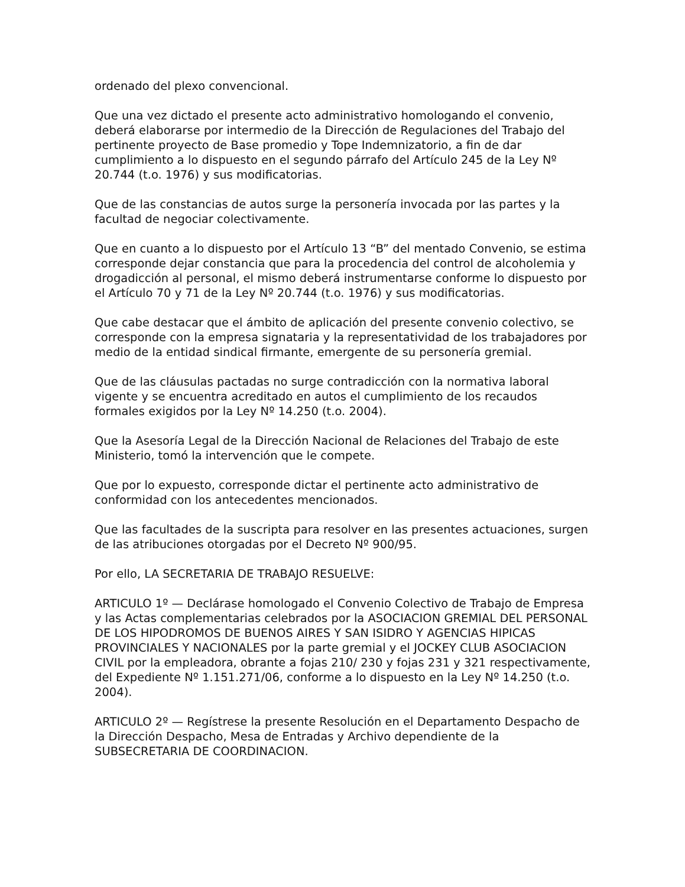ordenado del plexo convencional.
Que una vez dictado el presente acto administrativo homologando el convenio, deberá elaborarse por intermedio de la Dirección de Regulaciones del Trabajo del pertinente proyecto de Base promedio y Tope Indemnizatorio, a fin de dar cumplimiento a lo dispuesto en el segundo párrafo del Artículo 245 de la Ley Nº 20.744 (t.o. 1976) y sus modificatorias.
Que de las constancias de autos surge la personería invocada por las partes y la facultad de negociar colectivamente.
Que en cuanto a lo dispuesto por el Artículo 13 “B” del mentado Convenio, se estima corresponde dejar constancia que para la procedencia del control de alcoholemia y drogadicción al personal, el mismo deberá instrumentarse conforme lo dispuesto por el Artículo 70 y 71 de la Ley Nº 20.744 (t.o. 1976) y sus modificatorias.
Que cabe destacar que el ámbito de aplicación del presente convenio colectivo, se corresponde con la empresa signataria y la representatividad de los trabajadores por medio de la entidad sindical firmante, emergente de su personería gremial.
Que de las cláusulas pactadas no surge contradicción con la normativa laboral vigente y se encuentra acreditado en autos el cumplimiento de los recaudos formales exigidos por la Ley Nº 14.250 (t.o. 2004).
Que la Asesoría Legal de la Dirección Nacional de Relaciones del Trabajo de este Ministerio, tomó la intervención que le compete.
Que por lo expuesto, corresponde dictar el pertinente acto administrativo de conformidad con los antecedentes mencionados.
Que las facultades de la suscripta para resolver en las presentes actuaciones, surgen de las atribuciones otorgadas por el Decreto Nº 900/95.
Por ello, LA SECRETARIA DE TRABAJO RESUELVE:
ARTICULO 1º — Declárase homologado el Convenio Colectivo de Trabajo de Empresa y las Actas complementarias celebrados por la ASOCIACION GREMIAL DEL PERSONAL DE LOS HIPODROMOS DE BUENOS AIRES Y SAN ISIDRO Y AGENCIAS HIPICAS PROVINCIALES Y NACIONALES por la parte gremial y el JOCKEY CLUB ASOCIACION CIVIL por la empleadora, obrante a fojas 210/ 230 y fojas 231 y 321 respectivamente, del Expediente Nº 1.151.271/06, conforme a lo dispuesto en la Ley Nº 14.250 (t.o. 2004).
ARTICULO 2º — Regístrese la presente Resolución en el Departamento Despacho de la Dirección Despacho, Mesa de Entradas y Archivo dependiente de la SUBSECRETARIA DE COORDINACION.